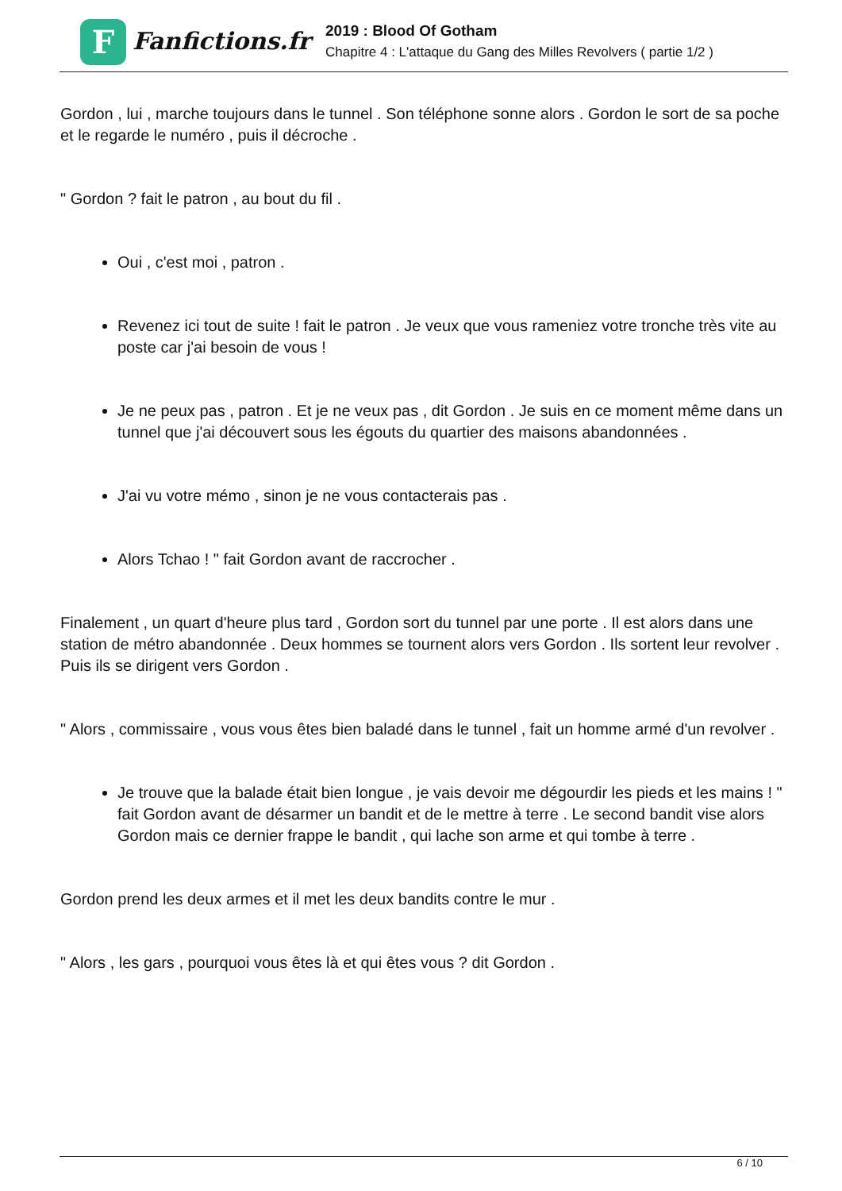F
Fanfictions.fr
2019 : Blood Of Gotham
Chapitre 4 : L'attaque du Gang des Milles Revolvers ( partie 1/2 )
Gordon , lui , marche toujours dans le tunnel . Son téléphone sonne alors . Gordon le sort de sa poche et le regarde le numéro , puis il décroche .
" Gordon ? fait le patron , au bout du fil .
Oui , c'est moi , patron .
Revenez ici tout de suite ! fait le patron . Je veux que vous rameniez votre tronche très vite au poste car j'ai besoin de vous !
Je ne peux pas , patron . Et je ne veux pas , dit Gordon . Je suis en ce moment même dans un tunnel que j'ai découvert sous les égouts du quartier des maisons abandonnées .
J'ai vu votre mémo , sinon je ne vous contacterais pas .
Alors Tchao ! " fait Gordon avant de raccrocher .
Finalement , un quart d'heure plus tard , Gordon sort du tunnel par une porte . Il est alors dans une station de métro abandonnée . Deux hommes se tournent alors vers Gordon . Ils sortent leur revolver . Puis ils se dirigent vers Gordon .
" Alors , commissaire , vous vous êtes bien baladé dans le tunnel , fait un homme armé d'un revolver .
Je trouve que la balade était bien longue , je vais devoir me dégourdir les pieds et les mains ! " fait Gordon avant de désarmer un bandit et de le mettre à terre . Le second bandit vise alors Gordon mais ce dernier frappe le bandit , qui lache son arme et qui tombe à terre .
Gordon prend les deux armes et il met les deux bandits contre le mur .
" Alors , les gars , pourquoi vous êtes là et qui êtes vous ? dit Gordon .
6 / 10